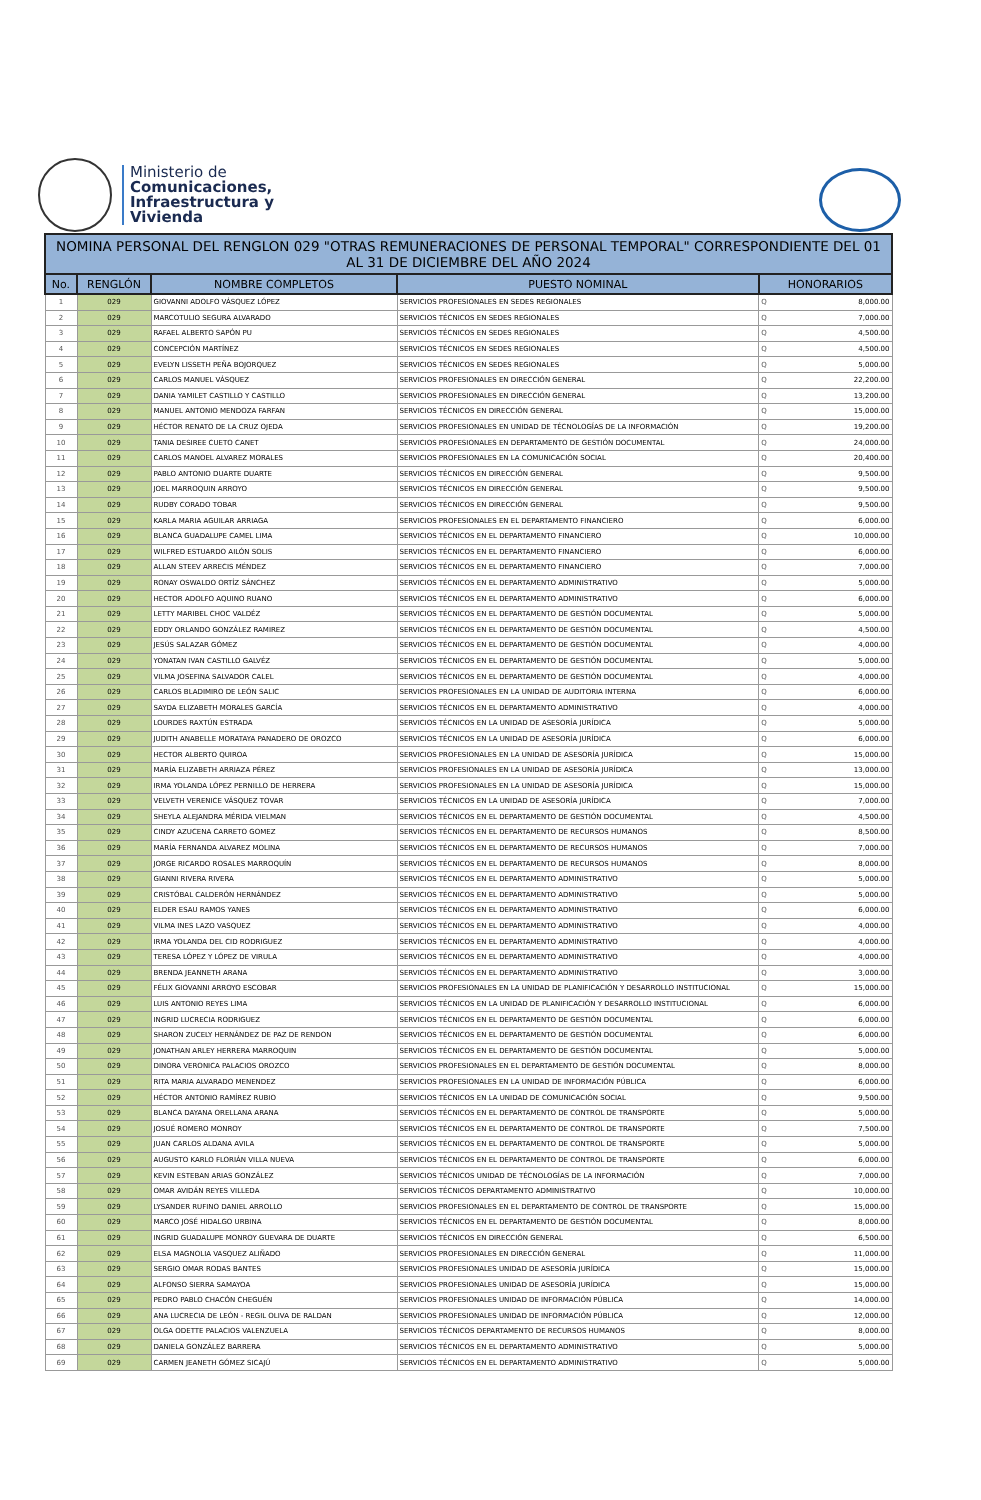Ministerio de
Comunicaciones,
Infraestructura y
Vivienda
| NOMINA PERSONAL DEL RENGLON 029 "OTRAS REMUNERACIONES DE PERSONAL TEMPORAL" CORRESPONDIENTE DEL 01 AL 31 DE DICIEMBRE DEL AÑO 2024 | | | | | |
| No. | RENGLÓN | NOMBRE COMPLETOS | PUESTO NOMINAL | HONORARIOS | |
| 1 | 029 | GIOVANNI ADOLFO VÁSQUEZ LÓPEZ | SERVICIOS PROFESIONALES EN SEDES REGIONALES | Q | 8,000.00 |
| 2 | 029 | MARCOTULIO SEGURA ALVARADO | SERVICIOS TÉCNICOS EN SEDES REGIONALES | Q | 7,000.00 |
| 3 | 029 | RAFAEL ALBERTO SAPÓN PU | SERVICIOS TÉCNICOS EN SEDES REGIONALES | Q | 4,500.00 |
| 4 | 029 | CONCEPCIÓN MARTÍNEZ | SERVICIOS TÉCNICOS EN SEDES REGIONALES | Q | 4,500.00 |
| 5 | 029 | EVELYN LISSETH PEÑA BOJORQUEZ | SERVICIOS TÉCNICOS EN SEDES REGIONALES | Q | 5,000.00 |
| 6 | 029 | CARLOS MANUEL VÁSQUEZ | SERVICIOS PROFESIONALES EN DIRECCIÓN GENERAL | Q | 22,200.00 |
| 7 | 029 | DANIA YAMILET CASTILLO Y CASTILLO | SERVICIOS PROFESIONALES EN DIRECCIÓN GENERAL | Q | 13,200.00 |
| 8 | 029 | MANUEL ANTONIO MENDOZA FARFAN | SERVICIOS TÉCNICOS EN DIRECCIÓN GENERAL | Q | 15,000.00 |
| 9 | 029 | HÉCTOR RENATO DE LA CRUZ OJEDA | SERVICIOS PROFESIONALES EN UNIDAD DE TÉCNOLOGÍAS DE LA INFORMACIÓN | Q | 19,200.00 |
| 10 | 029 | TANIA DESIREE CUETO CANET | SERVICIOS PROFESIONALES EN DEPARTAMENTO DE GESTIÓN DOCUMENTAL | Q | 24,000.00 |
| 11 | 029 | CARLOS MANOEL ALVAREZ MORALES | SERVICIOS PROFESIONALES EN LA COMUNICACIÓN SOCIAL | Q | 20,400.00 |
| 12 | 029 | PABLO ANTONIO DUARTE DUARTE | SERVICIOS TÉCNICOS EN DIRECCIÓN GENERAL | Q | 9,500.00 |
| 13 | 029 | JOEL MARROQUIN ARROYO | SERVICIOS TÉCNICOS EN DIRECCIÓN GENERAL | Q | 9,500.00 |
| 14 | 029 | RUDBY CORADO TOBAR | SERVICIOS TÉCNICOS EN DIRECCIÓN GENERAL | Q | 9,500.00 |
| 15 | 029 | KARLA MARIA AGUILAR ARRIAGA | SERVICIOS PROFESIONALES EN EL DEPARTAMENTO FINANCIERO | Q | 6,000.00 |
| 16 | 029 | BLANCA GUADALUPE CAMEL LIMA | SERVICIOS TÉCNICOS EN EL DEPARTAMENTO FINANCIERO | Q | 10,000.00 |
| 17 | 029 | WILFRED ESTUARDO AILÓN SOLIS | SERVICIOS TÉCNICOS EN EL DEPARTAMENTO FINANCIERO | Q | 6,000.00 |
| 18 | 029 | ALLAN STEEV ARRECIS MÉNDEZ | SERVICIOS TÉCNICOS EN EL DEPARTAMENTO FINANCIERO | Q | 7,000.00 |
| 19 | 029 | RONAY OSWALDO ORTÍZ SÁNCHEZ | SERVICIOS TÉCNICOS EN EL DEPARTAMENTO ADMINISTRATIVO | Q | 5,000.00 |
| 20 | 029 | HECTOR ADOLFO AQUINO RUANO | SERVICIOS TÉCNICOS EN EL DEPARTAMENTO ADMINISTRATIVO | Q | 6,000.00 |
| 21 | 029 | LETTY MARIBEL CHOC VALDÉZ | SERVICIOS TÉCNICOS EN EL DEPARTAMENTO DE GESTIÓN DOCUMENTAL | Q | 5,000.00 |
| 22 | 029 | EDDY ORLANDO GONZÁLEZ RAMIREZ | SERVICIOS TÉCNICOS EN EL DEPARTAMENTO DE GESTIÓN DOCUMENTAL | Q | 4,500.00 |
| 23 | 029 | JESÚS SALAZAR GÓMEZ | SERVICIOS TÉCNICOS EN EL DEPARTAMENTO DE GESTIÓN DOCUMENTAL | Q | 4,000.00 |
| 24 | 029 | YONATAN IVAN CASTILLO GALVÉZ | SERVICIOS TÉCNICOS EN EL DEPARTAMENTO DE GESTIÓN DOCUMENTAL | Q | 5,000.00 |
| 25 | 029 | VILMA JOSEFINA SALVADOR CALEL | SERVICIOS TÉCNICOS EN EL DEPARTAMENTO DE GESTIÓN DOCUMENTAL | Q | 4,000.00 |
| 26 | 029 | CARLOS BLADIMIRO DE LEÓN SALIC | SERVICIOS PROFESIONALES EN LA UNIDAD DE AUDITORIA INTERNA | Q | 6,000.00 |
| 27 | 029 | SAYDA ELIZABETH MORALES GARCÍA | SERVICIOS TÉCNICOS EN EL DEPARTAMENTO ADMINISTRATIVO | Q | 4,000.00 |
| 28 | 029 | LOURDES RAXTÚN ESTRADA | SERVICIOS TÉCNICOS EN LA UNIDAD DE ASESORÍA JURÍDICA | Q | 5,000.00 |
| 29 | 029 | JUDITH ANABELLE MORATAYA PANADERO DE OROZCO | SERVICIOS TÉCNICOS EN LA UNIDAD DE ASESORÍA JURÍDICA | Q | 6,000.00 |
| 30 | 029 | HECTOR ALBERTO QUIROA | SERVICIOS PROFESIONALES EN LA UNIDAD DE ASESORÍA JURÍDICA | Q | 15,000.00 |
| 31 | 029 | MARÍA ELIZABETH ARRIAZA PÉREZ | SERVICIOS PROFESIONALES EN LA UNIDAD DE ASESORÍA JURÍDICA | Q | 13,000.00 |
| 32 | 029 | IRMA YOLANDA LÓPEZ PERNILLO DE HERRERA | SERVICIOS PROFESIONALES EN LA UNIDAD DE ASESORÍA JURÍDICA | Q | 15,000.00 |
| 33 | 029 | VELVETH VERENICE VÁSQUEZ TOVAR | SERVICIOS TÉCNICOS EN LA UNIDAD DE ASESORÍA JURÍDICA | Q | 7,000.00 |
| 34 | 029 | SHEYLA ALEJANDRA MÉRIDA VIELMAN | SERVICIOS TÉCNICOS EN EL DEPARTAMENTO DE GESTIÓN DOCUMENTAL | Q | 4,500.00 |
| 35 | 029 | CINDY AZUCENA CARRETO GOMEZ | SERVICIOS TÉCNICOS EN EL DEPARTAMENTO DE RECURSOS HUMANOS | Q | 8,500.00 |
| 36 | 029 | MARÍA FERNANDA ALVAREZ MOLINA | SERVICIOS TÉCNICOS EN EL DEPARTAMENTO DE RECURSOS HUMANOS | Q | 7,000.00 |
| 37 | 029 | JORGE RICARDO ROSALES MARROQUÍN | SERVICIOS TÉCNICOS EN EL DEPARTAMENTO DE RECURSOS HUMANOS | Q | 8,000.00 |
| 38 | 029 | GIANNI RIVERA RIVERA | SERVICIOS TÉCNICOS EN EL DEPARTAMENTO ADMINISTRATIVO | Q | 5,000.00 |
| 39 | 029 | CRISTÓBAL CALDERÓN HERNÁNDEZ | SERVICIOS TÉCNICOS EN EL DEPARTAMENTO ADMINISTRATIVO | Q | 5,000.00 |
| 40 | 029 | ELDER ESAU RAMOS YANES | SERVICIOS TÉCNICOS EN EL DEPARTAMENTO ADMINISTRATIVO | Q | 6,000.00 |
| 41 | 029 | VILMA INES LAZO VASQUEZ | SERVICIOS TÉCNICOS EN EL DEPARTAMENTO ADMINISTRATIVO | Q | 4,000.00 |
| 42 | 029 | IRMA YOLANDA DEL CID RODRIGUEZ | SERVICIOS TÉCNICOS EN EL DEPARTAMENTO ADMINISTRATIVO | Q | 4,000.00 |
| 43 | 029 | TERESA LÓPEZ Y LÓPEZ DE VIRULA | SERVICIOS TÉCNICOS EN EL DEPARTAMENTO ADMINISTRATIVO | Q | 4,000.00 |
| 44 | 029 | BRENDA JEANNETH ARANA | SERVICIOS TÉCNICOS EN EL DEPARTAMENTO ADMINISTRATIVO | Q | 3,000.00 |
| 45 | 029 | FÉLIX GIOVANNI ARROYO ESCOBAR | SERVICIOS PROFESIONALES EN LA UNIDAD DE PLANIFICACIÓN Y DESARROLLO INSTITUCIONAL | Q | 15,000.00 |
| 46 | 029 | LUIS ANTONIO REYES LIMA | SERVICIOS TÉCNICOS EN LA UNIDAD DE PLANIFICACIÓN Y DESARROLLO INSTITUCIONAL | Q | 6,000.00 |
| 47 | 029 | INGRID LUCRECIA RODRIGUEZ | SERVICIOS TÉCNICOS EN EL DEPARTAMENTO DE GESTIÓN DOCUMENTAL | Q | 6,000.00 |
| 48 | 029 | SHARON ZUCELY HERNÁNDEZ DE PAZ DE RENDON | SERVICIOS TÉCNICOS EN EL DEPARTAMENTO DE GESTIÓN DOCUMENTAL | Q | 6,000.00 |
| 49 | 029 | JONATHAN ARLEY HERRERA MARROQUIN | SERVICIOS TÉCNICOS EN EL DEPARTAMENTO DE GESTIÓN DOCUMENTAL | Q | 5,000.00 |
| 50 | 029 | DINORA VERONICA PALACIOS OROZCO | SERVICIOS PROFESIONALES EN EL DEPARTAMENTO DE GESTIÓN DOCUMENTAL | Q | 8,000.00 |
| 51 | 029 | RITA MARIA ALVARADO MENENDEZ | SERVICIOS PROFESIONALES EN LA UNIDAD DE INFORMACIÓN PÚBLICA | Q | 6,000.00 |
| 52 | 029 | HÉCTOR ANTONIO RAMÍREZ RUBIO | SERVICIOS TÉCNICOS EN LA UNIDAD DE COMUNICACIÓN SOCIAL | Q | 9,500.00 |
| 53 | 029 | BLANCA DAYANA ORELLANA ARANA | SERVICIOS TÉCNICOS EN EL DEPARTAMENTO DE CONTROL DE TRANSPORTE | Q | 5,000.00 |
| 54 | 029 | JOSUÉ ROMERO MONROY | SERVICIOS TÉCNICOS EN EL DEPARTAMENTO DE CONTROL DE TRANSPORTE | Q | 7,500.00 |
| 55 | 029 | JUAN CARLOS ALDANA AVILA | SERVICIOS TÉCNICOS EN EL DEPARTAMENTO DE CONTROL DE TRANSPORTE | Q | 5,000.00 |
| 56 | 029 | AUGUSTO KARLO FLORIÁN VILLA NUEVA | SERVICIOS TÉCNICOS EN EL DEPARTAMENTO DE CONTROL DE TRANSPORTE | Q | 6,000.00 |
| 57 | 029 | KEVIN ESTEBAN ARIAS GONZÁLEZ | SERVICIOS TÉCNICOS UNIDAD DE TÉCNOLOGÍAS DE LA INFORMACIÓN | Q | 7,000.00 |
| 58 | 029 | OMAR AVIDÁN REYES VILLEDA | SERVICIOS TÉCNICOS DEPARTAMENTO ADMINISTRATIVO | Q | 10,000.00 |
| 59 | 029 | LYSANDER RUFINO DANIEL ARROLLO | SERVICIOS PROFESIONALES EN EL DEPARTAMENTO DE CONTROL DE TRANSPORTE | Q | 15,000.00 |
| 60 | 029 | MARCO JOSÉ HIDALGO URBINA | SERVICIOS TÉCNICOS EN EL DEPARTAMENTO DE GESTIÓN DOCUMENTAL | Q | 8,000.00 |
| 61 | 029 | INGRID GUADALUPE MONROY GUEVARA DE DUARTE | SERVICIOS TÉCNICOS EN DIRECCIÓN GENERAL | Q | 6,500.00 |
| 62 | 029 | ELSA MAGNOLIA VASQUEZ ALIÑADO | SERVICIOS PROFESIONALES EN DIRECCIÓN GENERAL | Q | 11,000.00 |
| 63 | 029 | SERGIO OMAR RODAS BANTES | SERVICIOS PROFESIONALES UNIDAD DE ASESORÍA JURÍDICA | Q | 15,000.00 |
| 64 | 029 | ALFONSO SIERRA SAMAYOA | SERVICIOS PROFESIONALES UNIDAD DE ASESORÍA JURÍDICA | Q | 15,000.00 |
| 65 | 029 | PEDRO PABLO CHACÓN CHEGUÉN | SERVICIOS PROFESIONALES UNIDAD DE INFORMACIÓN PÚBLICA | Q | 14,000.00 |
| 66 | 029 | ANA LUCRECIA DE LEÓN - REGIL OLIVA DE RALDAN | SERVICIOS PROFESIONALES UNIDAD DE INFORMACIÓN PÚBLICA | Q | 12,000.00 |
| 67 | 029 | OLGA ODETTE PALACIOS VALENZUELA | SERVICIOS TÉCNICOS DEPARTAMENTO DE RECURSOS HUMANOS | Q | 8,000.00 |
| 68 | 029 | DANIELA GONZÁLEZ BARRERA | SERVICIOS TÉCNICOS EN EL DEPARTAMENTO ADMINISTRATIVO | Q | 5,000.00 |
| 69 | 029 | CARMEN JEANETH GÓMEZ SICAJÚ | SERVICIOS TÉCNICOS EN EL DEPARTAMENTO ADMINISTRATIVO | Q | 5,000.00 |